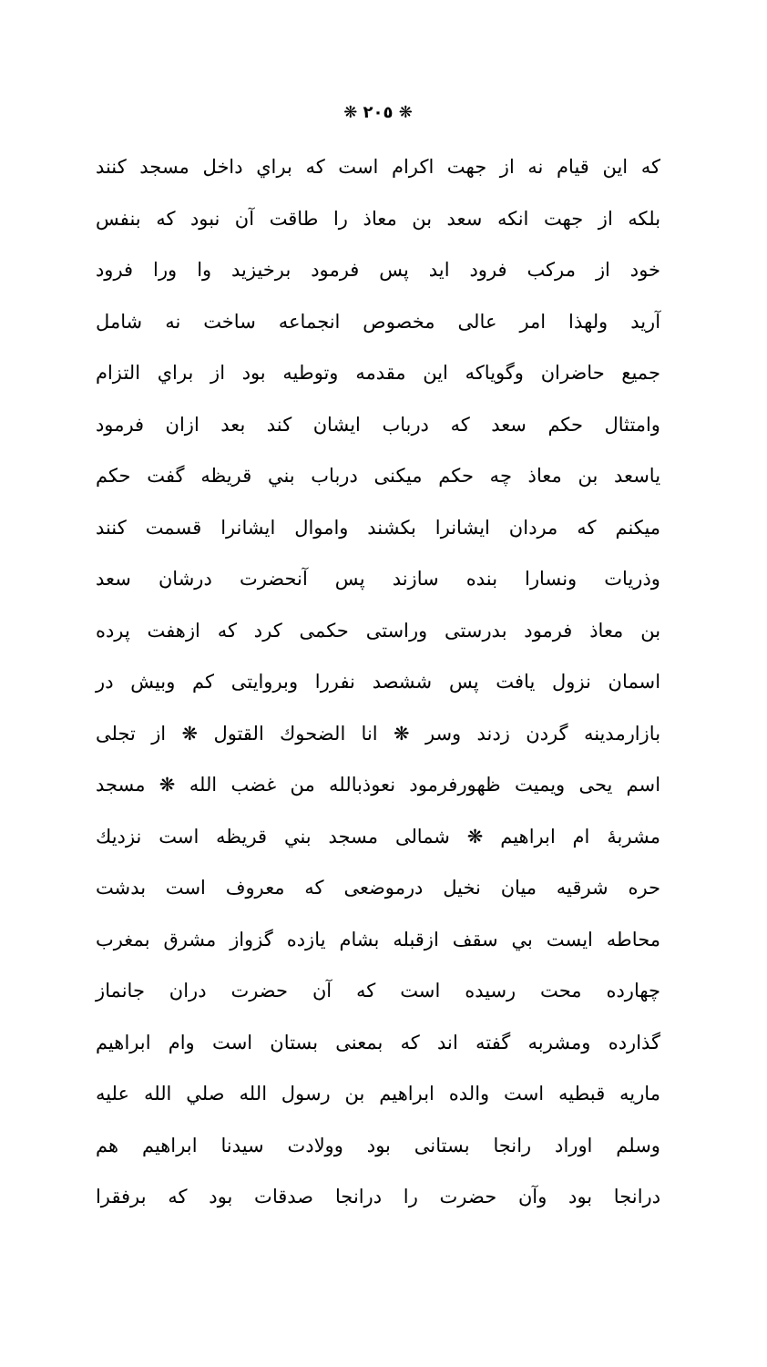❋ ٢٠٥ ❋
كه اين قيام نه از جهت اكرام است كه براي داخل مسجد كنند
بلكه از جهت انكه سعد بن معاذ را طاقت آن نبود كه بنفس
خود از مركب فرود ايد پس فرمود برخيزيد وا ورا فرود
آريد ولهذا امر عالى مخصوص انجماعه ساخت نه شامل
جميع حاضران وگوياكه اين مقدمه وتوطيه بود از براي التزام
وامتثال حكم سعد كه درباب ايشان كند بعد ازان فرمود
ياسعد بن معاذ چه حكم ميكنى درباب بني قريظه گفت حكم
ميكنم كه مردان ايشانرا بكشند واموال ايشانرا قسمت كنند
وذريات ونسارا بنده سازند پس آنحضرت درشان سعد
بن معاذ فرمود بدرستى وراستى حكمى كرد كه ازهفت پرده
اسمان نزول يافت پس ششصد نفررا وبروايتى كم وبيش در
بازارمدينه گردن زدند وسر ❋ انا الضحوك القتول ❋ از تجلى
اسم يحى ويميت ظهورفرمود نعوذبالله من غضب الله ❋ مسجد
مشربهٔ ام ابراهيم ❋ شمالى مسجد بني قريظه است نزديك
حره شرقيه ميان نخيل درموضعى كه معروف است بدشت
محاطه ايست بي سقف ازقبله بشام يازده گزواز مشرق بمغرب
چهارده محت رسيده است كه آن حضرت دران جانماز
گذارده ومشربه گفته اند كه بمعنى بستان است وام ابراهيم
ماريه قبطيه است والده ابراهيم بن رسول الله صلي الله عليه
وسلم اوراد رانجا بستانى بود وولادت سيدنا ابراهيم هم
درانجا بود وآن حضرت را درانجا صدقات بود كه برفقرا